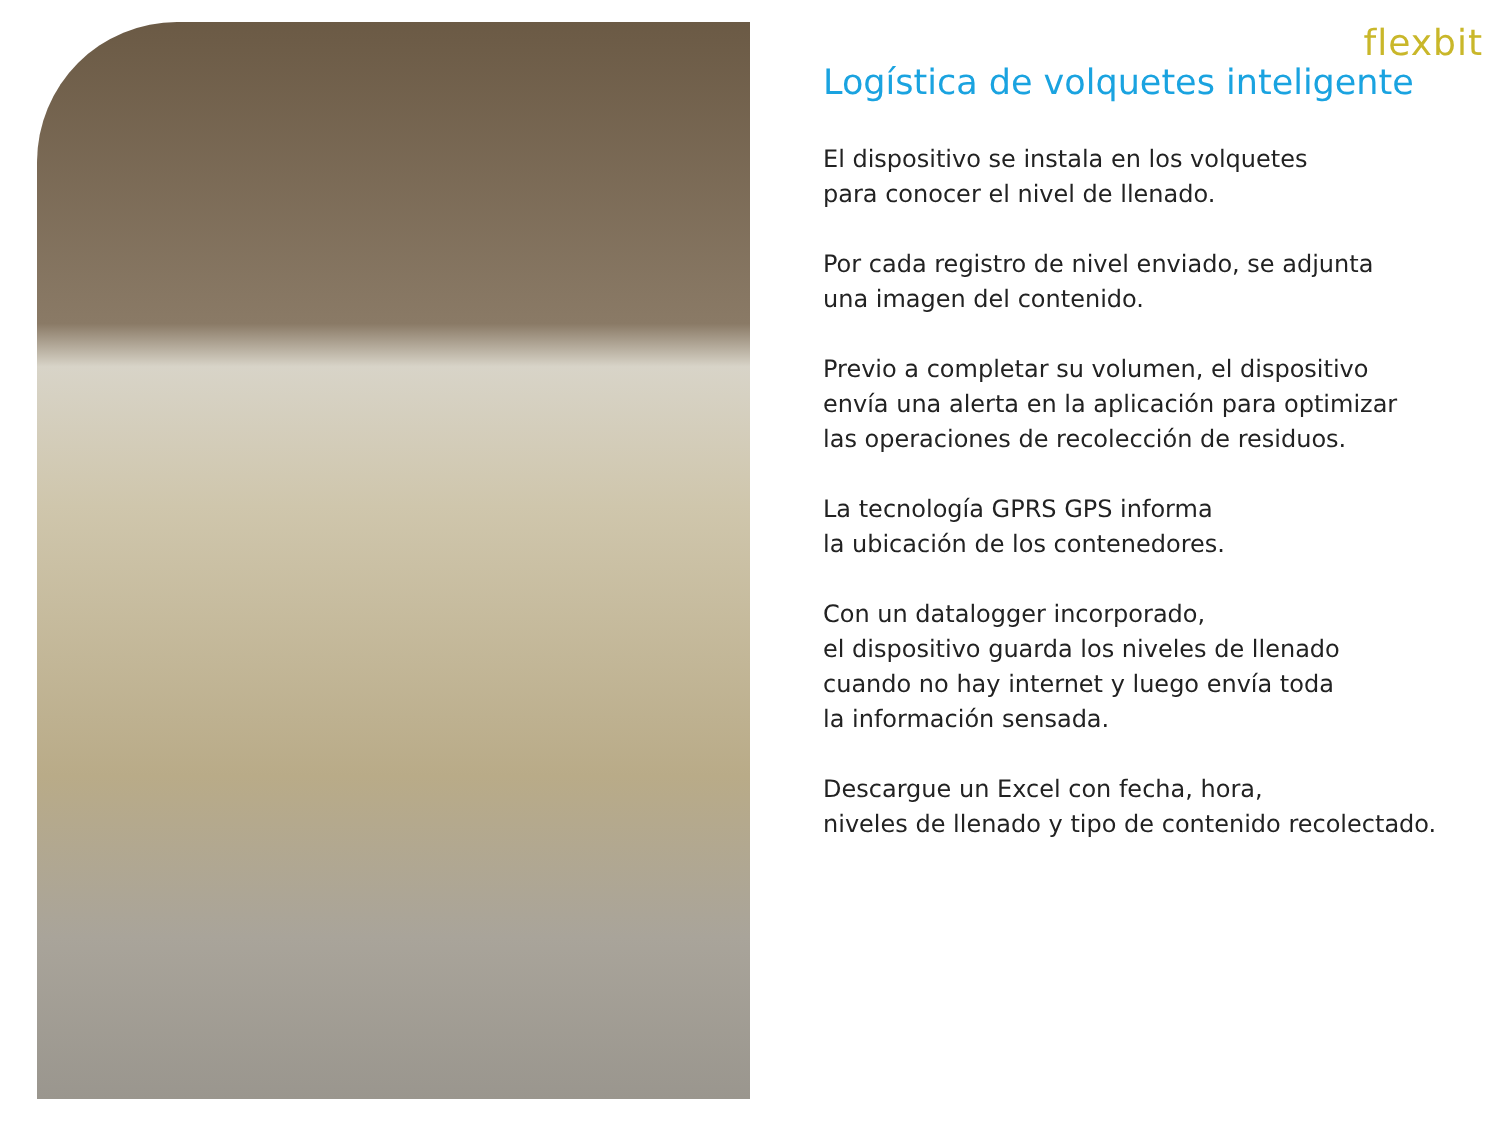flexbit
Logística de volquetes inteligente
El dispositivo se instala en los volquetes
para conocer el nivel de llenado.
Por cada registro de nivel enviado, se adjunta
una imagen del contenido.
Previo a completar su volumen, el dispositivo
envía una alerta en la aplicación para optimizar
las operaciones de recolección de residuos.
La tecnología GPRS GPS informa
la ubicación de los contenedores.
Con un datalogger incorporado,
el dispositivo guarda los niveles de llenado
cuando no hay internet y luego envía toda
la información sensada.
Descargue un Excel con fecha, hora,
niveles de llenado y tipo de contenido recolectado.